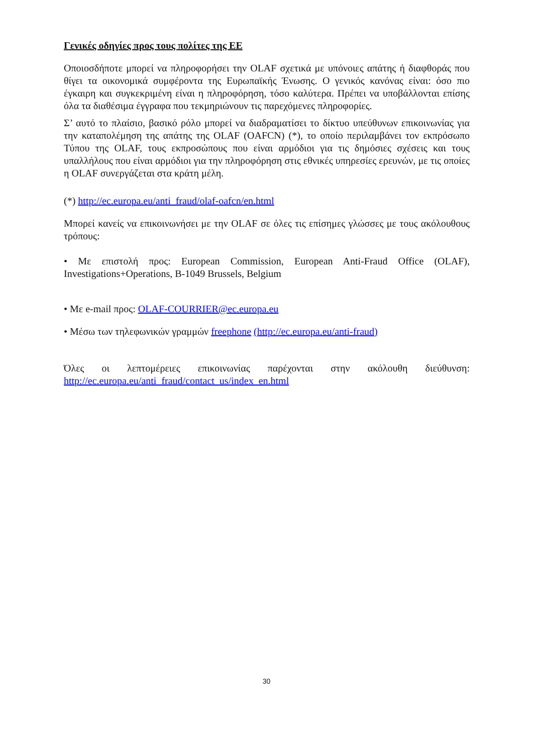Γενικές οδηγίες προς τους πολίτες της ΕΕ
Οποιοσδήποτε μπορεί να πληροφορήσει την OLAF σχετικά με υπόνοιες απάτης ή διαφθοράς που θίγει τα οικονομικά συμφέροντα της Ευρωπαϊκής Ένωσης. Ο γενικός κανόνας είναι: όσο πιο έγκαιρη και συγκεκριμένη είναι η πληροφόρηση, τόσο καλύτερα. Πρέπει να υποβάλλονται επίσης όλα τα διαθέσιμα έγγραφα που τεκμηριώνουν τις παρεχόμενες πληροφορίες.
Σ’ αυτό το πλαίσιο, βασικό ρόλο μπορεί να διαδραματίσει το δίκτυο υπεύθυνων επικοινωνίας για την καταπολέμηση της απάτης της OLAF (OAFCN) (*), το οποίο περιλαμβάνει τον εκπρόσωπο Τύπου της OLAF, τους εκπροσώπους που είναι αρμόδιοι για τις δημόσιες σχέσεις και τους υπαλλήλους που είναι αρμόδιοι για την πληροφόρηση στις εθνικές υπηρεσίες ερευνών, με τις οποίες η OLAF συνεργάζεται στα κράτη μέλη.
(*) http://ec.europa.eu/anti_fraud/olaf-oafcn/en.html
Μπορεί κανείς να επικοινωνήσει με την OLAF σε όλες τις επίσημες γλώσσες με τους ακόλουθους τρόπους:
• Με επιστολή προς: European Commission, European Anti-Fraud Office (OLAF), Investigations+Operations, B-1049 Brussels, Belgium
• Με e-mail προς: OLAF-COURRIER@ec.europa.eu
• Μέσω των τηλεφωνικών γραμμών freephone (http://ec.europa.eu/anti-fraud)
Όλες οι λεπτομέρειες επικοινωνίας παρέχονται στην ακόλουθη διεύθυνση: http://ec.europa.eu/anti_fraud/contact_us/index_en.html
30